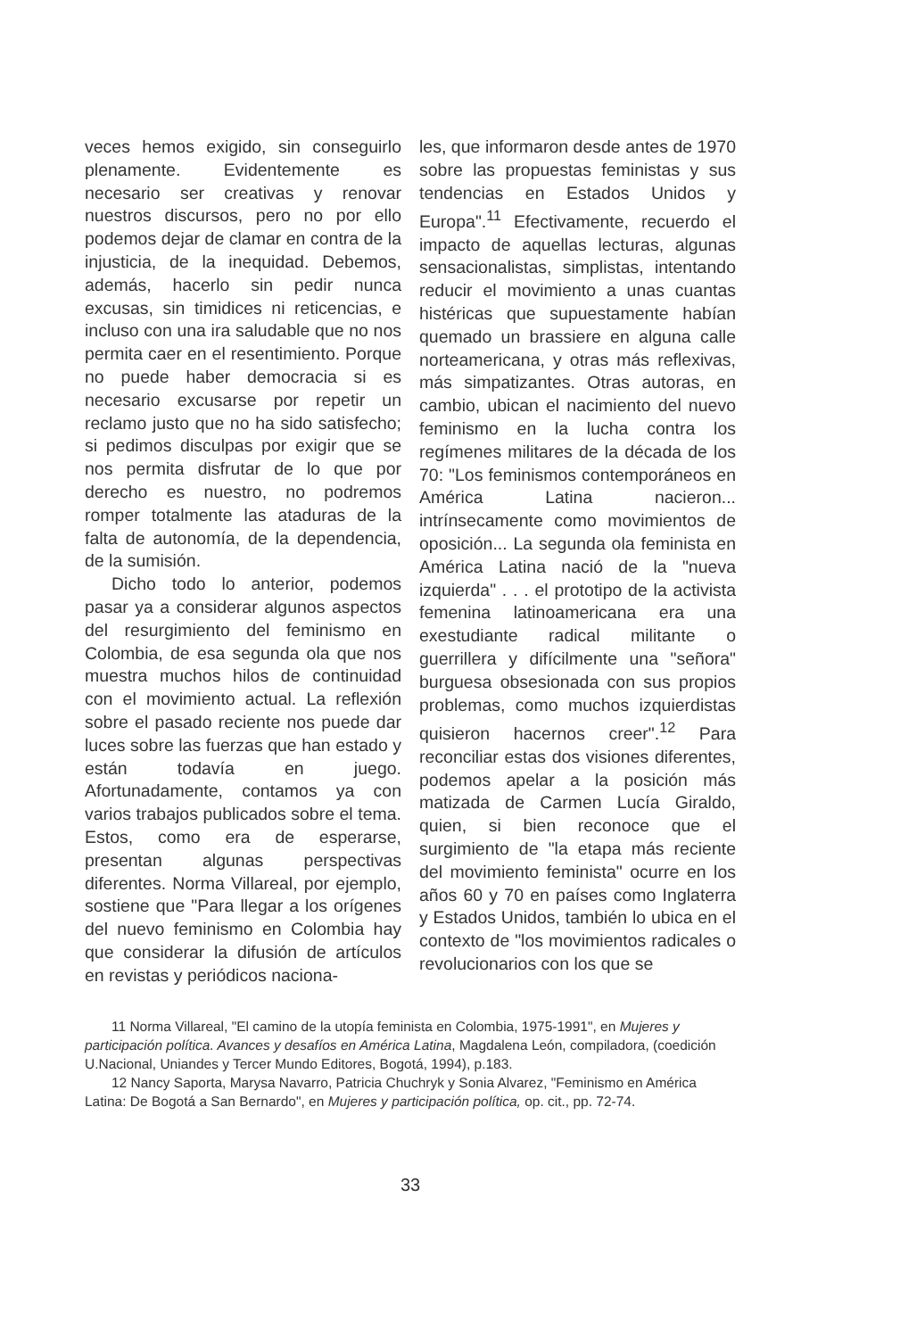veces hemos exigido, sin conseguirlo plenamente. Evidentemente es necesario ser creativas y renovar nuestros discursos, pero no por ello podemos dejar de clamar en contra de la injusticia, de la inequidad. Debemos, además, hacerlo sin pedir nunca excusas, sin timidices ni reticencias, e incluso con una ira saludable que no nos permita caer en el resentimiento. Porque no puede haber democracia si es necesario excusarse por repetir un reclamo justo que no ha sido satisfecho; si pedimos disculpas por exigir que se nos permita disfrutar de lo que por derecho es nuestro, no podremos romper totalmente las ataduras de la falta de autonomía, de la dependencia, de la sumisión.
Dicho todo lo anterior, podemos pasar ya a considerar algunos aspectos del resurgimiento del feminismo en Colombia, de esa segunda ola que nos muestra muchos hilos de continuidad con el movimiento actual. La reflexión sobre el pasado reciente nos puede dar luces sobre las fuerzas que han estado y están todavía en juego. Afortunadamente, contamos ya con varios trabajos publicados sobre el tema. Estos, como era de esperarse, presentan algunas perspectivas diferentes. Norma Villareal, por ejemplo, sostiene que "Para llegar a los orígenes del nuevo feminismo en Colombia hay que considerar la difusión de artículos en revistas y periódicos naciona-
les, que informaron desde antes de 1970 sobre las propuestas feministas y sus tendencias en Estados Unidos y Europa".<sup>11</sup> Efectivamente, recuerdo el impacto de aquellas lecturas, algunas sensacionalistas, simplistas, intentando reducir el movimiento a unas cuantas histéricas que supuestamente habían quemado un brassiere en alguna calle norteamericana, y otras más reflexivas, más simpatizantes. Otras autoras, en cambio, ubican el nacimiento del nuevo feminismo en la lucha contra los regímenes militares de la década de los 70: "Los feminismos contemporáneos en América Latina nacieron... intrínsecamente como movimientos de oposición... La segunda ola feminista en América Latina nació de la "nueva izquierda" . . . el prototipo de la activista femenina latinoamericana era una exestudiante radical militante o guerrillera y difícilmente una "señora" burguesa obsesionada con sus propios problemas, como muchos izquierdistas quisieron hacernos creer".<sup>12</sup> Para reconciliar estas dos visiones diferentes, podemos apelar a la posición más matizada de Carmen Lucía Giraldo, quien, si bien reconoce que el surgimiento de "la etapa más reciente del movimiento feminista" ocurre en los años 60 y 70 en países como Inglaterra y Estados Unidos, también lo ubica en el contexto de "los movimientos radicales o revolucionarios con los que se
11 Norma Villareal, "El camino de la utopía feminista en Colombia, 1975-1991", en Mujeres y participación política. Avances y desafíos en América Latina, Magdalena León, compiladora, (coedición U.Nacional, Uniandes y Tercer Mundo Editores, Bogotá, 1994), p.183.
12 Nancy Saporta, Marysa Navarro, Patricia Chuchryk y Sonia Alvarez, "Feminismo en América Latina: De Bogotá a San Bernardo", en Mujeres y participación política, op. cit., pp. 72-74.
33